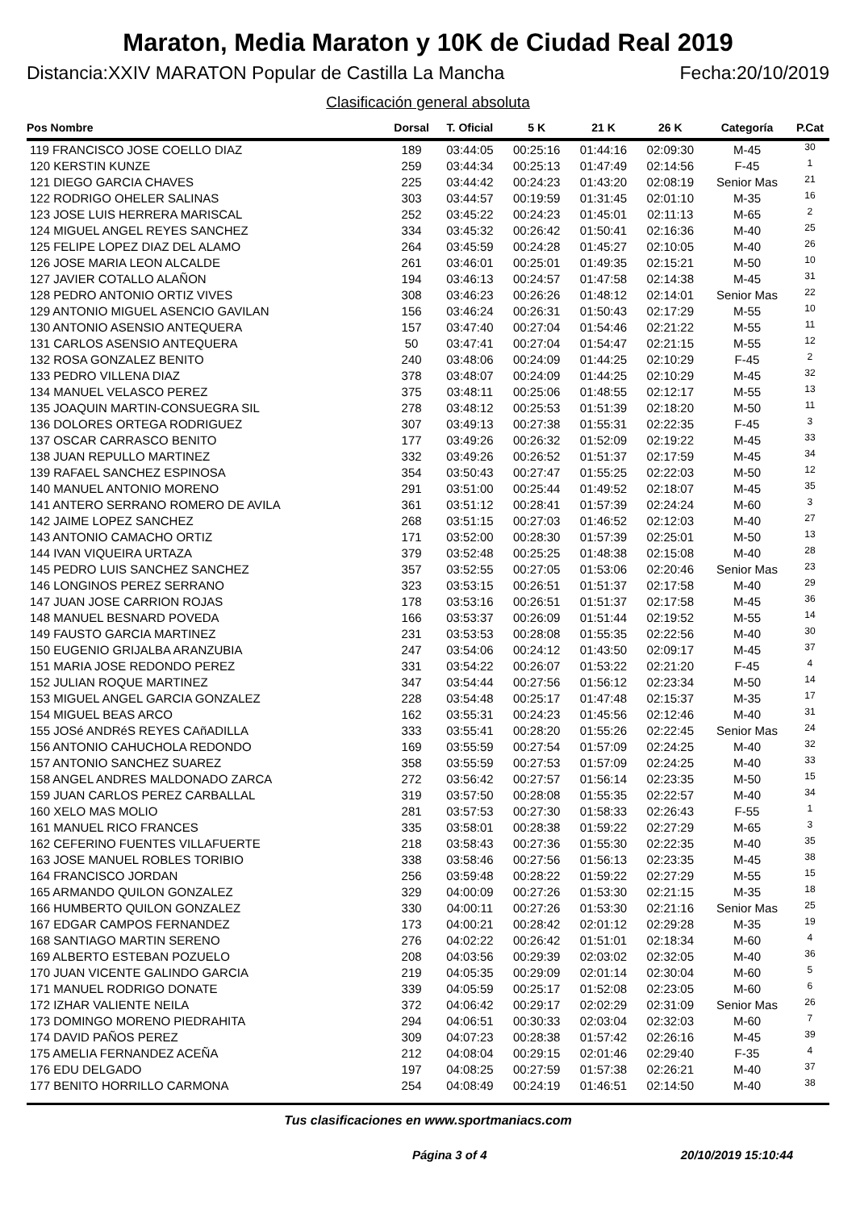Maraton, Media Maraton y 10K de Ciudad Real 2019
Distancia:XXIV MARATON Popular de Castilla La Mancha Fecha:20/10/2019
Clasificación general absoluta
| Pos Nombre | Dorsal | T. Oficial | 5 K | 21 K | 26 K | Categoría | P.Cat |
| --- | --- | --- | --- | --- | --- | --- | --- |
| 119 FRANCISCO JOSE COELLO DIAZ | 189 | 03:44:05 | 00:25:16 | 01:44:16 | 02:09:30 | M-45 | 30 |
| 120 KERSTIN KUNZE | 259 | 03:44:34 | 00:25:13 | 01:47:49 | 02:14:56 | F-45 | 1 |
| 121 DIEGO GARCIA CHAVES | 225 | 03:44:42 | 00:24:23 | 01:43:20 | 02:08:19 | Senior Mas | 21 |
| 122 RODRIGO OHELER SALINAS | 303 | 03:44:57 | 00:19:59 | 01:31:45 | 02:01:10 | M-35 | 16 |
| 123 JOSE LUIS HERRERA MARISCAL | 252 | 03:45:22 | 00:24:23 | 01:45:01 | 02:11:13 | M-65 | 2 |
| 124 MIGUEL ANGEL REYES SANCHEZ | 334 | 03:45:32 | 00:26:42 | 01:50:41 | 02:16:36 | M-40 | 25 |
| 125 FELIPE LOPEZ DIAZ DEL ALAMO | 264 | 03:45:59 | 00:24:28 | 01:45:27 | 02:10:05 | M-40 | 26 |
| 126 JOSE MARIA LEON ALCALDE | 261 | 03:46:01 | 00:25:01 | 01:49:35 | 02:15:21 | M-50 | 10 |
| 127 JAVIER COTALLO ALAÑON | 194 | 03:46:13 | 00:24:57 | 01:47:58 | 02:14:38 | M-45 | 31 |
| 128 PEDRO ANTONIO ORTIZ VIVES | 308 | 03:46:23 | 00:26:26 | 01:48:12 | 02:14:01 | Senior Mas | 22 |
| 129 ANTONIO MIGUEL ASENCIO GAVILAN | 156 | 03:46:24 | 00:26:31 | 01:50:43 | 02:17:29 | M-55 | 10 |
| 130 ANTONIO ASENSIO ANTEQUERA | 157 | 03:47:40 | 00:27:04 | 01:54:46 | 02:21:22 | M-55 | 11 |
| 131 CARLOS ASENSIO ANTEQUERA | 50 | 03:47:41 | 00:27:04 | 01:54:47 | 02:21:15 | M-55 | 12 |
| 132 ROSA GONZALEZ BENITO | 240 | 03:48:06 | 00:24:09 | 01:44:25 | 02:10:29 | F-45 | 2 |
| 133 PEDRO VILLENA DIAZ | 378 | 03:48:07 | 00:24:09 | 01:44:25 | 02:10:29 | M-45 | 32 |
| 134 MANUEL VELASCO PEREZ | 375 | 03:48:11 | 00:25:06 | 01:48:55 | 02:12:17 | M-55 | 13 |
| 135 JOAQUIN MARTIN-CONSUEGRA SIL | 278 | 03:48:12 | 00:25:53 | 01:51:39 | 02:18:20 | M-50 | 11 |
| 136 DOLORES ORTEGA RODRIGUEZ | 307 | 03:49:13 | 00:27:38 | 01:55:31 | 02:22:35 | F-45 | 3 |
| 137 OSCAR CARRASCO BENITO | 177 | 03:49:26 | 00:26:32 | 01:52:09 | 02:19:22 | M-45 | 33 |
| 138 JUAN REPULLO MARTINEZ | 332 | 03:49:26 | 00:26:52 | 01:51:37 | 02:17:59 | M-45 | 34 |
| 139 RAFAEL SANCHEZ ESPINOSA | 354 | 03:50:43 | 00:27:47 | 01:55:25 | 02:22:03 | M-50 | 12 |
| 140 MANUEL ANTONIO MORENO | 291 | 03:51:00 | 00:25:44 | 01:49:52 | 02:18:07 | M-45 | 35 |
| 141 ANTERO SERRANO ROMERO DE AVILA | 361 | 03:51:12 | 00:28:41 | 01:57:39 | 02:24:24 | M-60 | 3 |
| 142 JAIME LOPEZ SANCHEZ | 268 | 03:51:15 | 00:27:03 | 01:46:52 | 02:12:03 | M-40 | 27 |
| 143 ANTONIO CAMACHO ORTIZ | 171 | 03:52:00 | 00:28:30 | 01:57:39 | 02:25:01 | M-50 | 13 |
| 144 IVAN VIQUEIRA URTAZA | 379 | 03:52:48 | 00:25:25 | 01:48:38 | 02:15:08 | M-40 | 28 |
| 145 PEDRO LUIS SANCHEZ SANCHEZ | 357 | 03:52:55 | 00:27:05 | 01:53:06 | 02:20:46 | Senior Mas | 23 |
| 146 LONGINOS PEREZ SERRANO | 323 | 03:53:15 | 00:26:51 | 01:51:37 | 02:17:58 | M-40 | 29 |
| 147 JUAN JOSE CARRION ROJAS | 178 | 03:53:16 | 00:26:51 | 01:51:37 | 02:17:58 | M-45 | 36 |
| 148 MANUEL BESNARD POVEDA | 166 | 03:53:37 | 00:26:09 | 01:51:44 | 02:19:52 | M-55 | 14 |
| 149 FAUSTO GARCIA MARTINEZ | 231 | 03:53:53 | 00:28:08 | 01:55:35 | 02:22:56 | M-40 | 30 |
| 150 EUGENIO GRIJALBA ARANZUBIA | 247 | 03:54:06 | 00:24:12 | 01:43:50 | 02:09:17 | M-45 | 37 |
| 151 MARIA JOSE REDONDO PEREZ | 331 | 03:54:22 | 00:26:07 | 01:53:22 | 02:21:20 | F-45 | 4 |
| 152 JULIAN ROQUE MARTINEZ | 347 | 03:54:44 | 00:27:56 | 01:56:12 | 02:23:34 | M-50 | 14 |
| 153 MIGUEL ANGEL GARCIA GONZALEZ | 228 | 03:54:48 | 00:25:17 | 01:47:48 | 02:15:37 | M-35 | 17 |
| 154 MIGUEL BEAS ARCO | 162 | 03:55:31 | 00:24:23 | 01:45:56 | 02:12:46 | M-40 | 31 |
| 155 JOSé ANDRéS REYES CAñADILLA | 333 | 03:55:41 | 00:28:20 | 01:55:26 | 02:22:45 | Senior Mas | 24 |
| 156 ANTONIO CAHUCHOLA REDONDO | 169 | 03:55:59 | 00:27:54 | 01:57:09 | 02:24:25 | M-40 | 32 |
| 157 ANTONIO SANCHEZ SUAREZ | 358 | 03:55:59 | 00:27:53 | 01:57:09 | 02:24:25 | M-40 | 33 |
| 158 ANGEL ANDRES MALDONADO ZARCA | 272 | 03:56:42 | 00:27:57 | 01:56:14 | 02:23:35 | M-50 | 15 |
| 159 JUAN CARLOS PEREZ CARBALLAL | 319 | 03:57:50 | 00:28:08 | 01:55:35 | 02:22:57 | M-40 | 34 |
| 160 XELO MAS MOLIO | 281 | 03:57:53 | 00:27:30 | 01:58:33 | 02:26:43 | F-55 | 1 |
| 161 MANUEL RICO FRANCES | 335 | 03:58:01 | 00:28:38 | 01:59:22 | 02:27:29 | M-65 | 3 |
| 162 CEFERINO FUENTES VILLAFUERTE | 218 | 03:58:43 | 00:27:36 | 01:55:30 | 02:22:35 | M-40 | 35 |
| 163 JOSE MANUEL ROBLES TORIBIO | 338 | 03:58:46 | 00:27:56 | 01:56:13 | 02:23:35 | M-45 | 38 |
| 164 FRANCISCO JORDAN | 256 | 03:59:48 | 00:28:22 | 01:59:22 | 02:27:29 | M-55 | 15 |
| 165 ARMANDO QUILON GONZALEZ | 329 | 04:00:09 | 00:27:26 | 01:53:30 | 02:21:15 | M-35 | 18 |
| 166 HUMBERTO QUILON GONZALEZ | 330 | 04:00:11 | 00:27:26 | 01:53:30 | 02:21:16 | Senior Mas | 25 |
| 167 EDGAR CAMPOS FERNANDEZ | 173 | 04:00:21 | 00:28:42 | 02:01:12 | 02:29:28 | M-35 | 19 |
| 168 SANTIAGO MARTIN SERENO | 276 | 04:02:22 | 00:26:42 | 01:51:01 | 02:18:34 | M-60 | 4 |
| 169 ALBERTO ESTEBAN POZUELO | 208 | 04:03:56 | 00:29:39 | 02:03:02 | 02:32:05 | M-40 | 36 |
| 170 JUAN VICENTE GALINDO GARCIA | 219 | 04:05:35 | 00:29:09 | 02:01:14 | 02:30:04 | M-60 | 5 |
| 171 MANUEL RODRIGO DONATE | 339 | 04:05:59 | 00:25:17 | 01:52:08 | 02:23:05 | M-60 | 6 |
| 172 IZHAR VALIENTE NEILA | 372 | 04:06:42 | 00:29:17 | 02:02:29 | 02:31:09 | Senior Mas | 26 |
| 173 DOMINGO MORENO PIEDRAHITA | 294 | 04:06:51 | 00:30:33 | 02:03:04 | 02:32:03 | M-60 | 7 |
| 174 DAVID PAÑOS PEREZ | 309 | 04:07:23 | 00:28:38 | 01:57:42 | 02:26:16 | M-45 | 39 |
| 175 AMELIA FERNANDEZ ACEÑA | 212 | 04:08:04 | 00:29:15 | 02:01:46 | 02:29:40 | F-35 | 4 |
| 176 EDU DELGADO | 197 | 04:08:25 | 00:27:59 | 01:57:38 | 02:26:21 | M-40 | 37 |
| 177 BENITO HORRILLO CARMONA | 254 | 04:08:49 | 00:24:19 | 01:46:51 | 02:14:50 | M-40 | 38 |
Tus clasificaciones en www.sportmaniacs.com
Página 3 of 4 20/10/2019 15:10:44